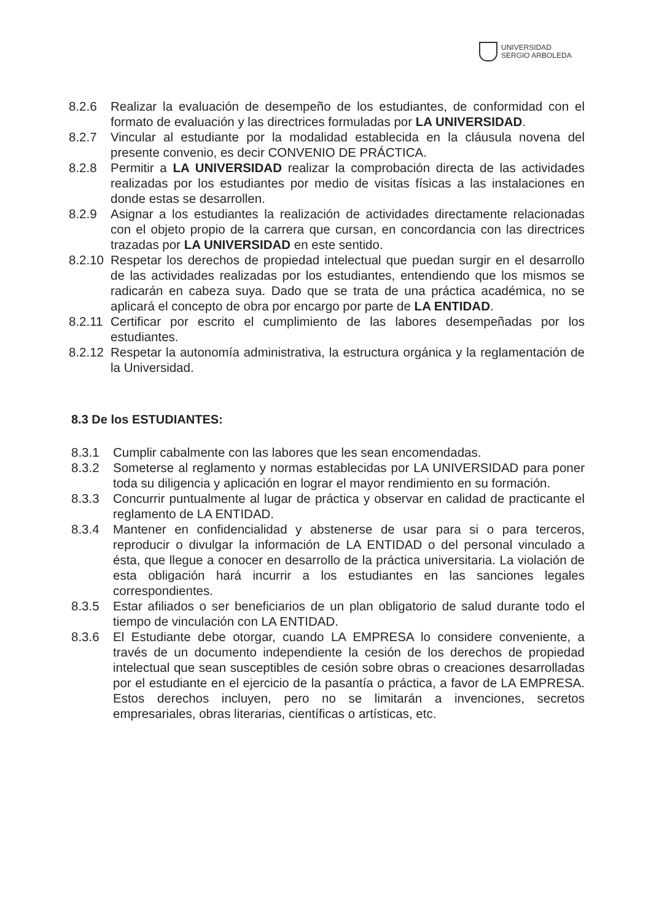UNIVERSIDAD
SERGIO ARBOLEDA
8.2.6 Realizar la evaluación de desempeño de los estudiantes, de conformidad con el formato de evaluación y las directrices formuladas por LA UNIVERSIDAD.
8.2.7 Vincular al estudiante por la modalidad establecida en la cláusula novena del presente convenio, es decir CONVENIO DE PRÁCTICA.
8.2.8 Permitir a LA UNIVERSIDAD realizar la comprobación directa de las actividades realizadas por los estudiantes por medio de visitas físicas a las instalaciones en donde estas se desarrollen.
8.2.9 Asignar a los estudiantes la realización de actividades directamente relacionadas con el objeto propio de la carrera que cursan, en concordancia con las directrices trazadas por LA UNIVERSIDAD en este sentido.
8.2.10
Respetar los derechos de propiedad intelectual que puedan surgir en el desarrollo de las actividades realizadas por los estudiantes, entendiendo que los mismos se radicarán en cabeza suya. Dado que se trata de una práctica académica, no se aplicará el concepto de obra por encargo por parte de LA ENTIDAD.
8.2.11
Certificar por escrito el cumplimiento de las labores desempeñadas por los estudiantes.
8.2.12
Respetar la autonomía administrativa, la estructura orgánica y la reglamentación de la Universidad.
8.3 De los ESTUDIANTES:
8.3.1 Cumplir cabalmente con las labores que les sean encomendadas.
8.3.2 Someterse al reglamento y normas establecidas por LA UNIVERSIDAD para poner toda su diligencia y aplicación en lograr el mayor rendimiento en su formación.
8.3.3 Concurrir puntualmente al lugar de práctica y observar en calidad de practicante el reglamento de LA ENTIDAD.
8.3.4 Mantener en confidencialidad y abstenerse de usar para si o para terceros, reproducir o divulgar la información de LA ENTIDAD o del personal vinculado a ésta, que llegue a conocer en desarrollo de la práctica universitaria. La violación de esta obligación hará incurrir a los estudiantes en las sanciones legales correspondientes.
8.3.5 Estar afiliados o ser beneficiarios de un plan obligatorio de salud durante todo el tiempo de vinculación con LA ENTIDAD.
8.3.6 El Estudiante debe otorgar, cuando LA EMPRESA lo considere conveniente, a través de un documento independiente la cesión de los derechos de propiedad intelectual que sean susceptibles de cesión sobre obras o creaciones desarrolladas por el estudiante en el ejercicio de la pasantía o práctica, a favor de LA EMPRESA. Estos derechos incluyen, pero no se limitarán a invenciones, secretos empresariales, obras literarias, científicas o artísticas, etc.